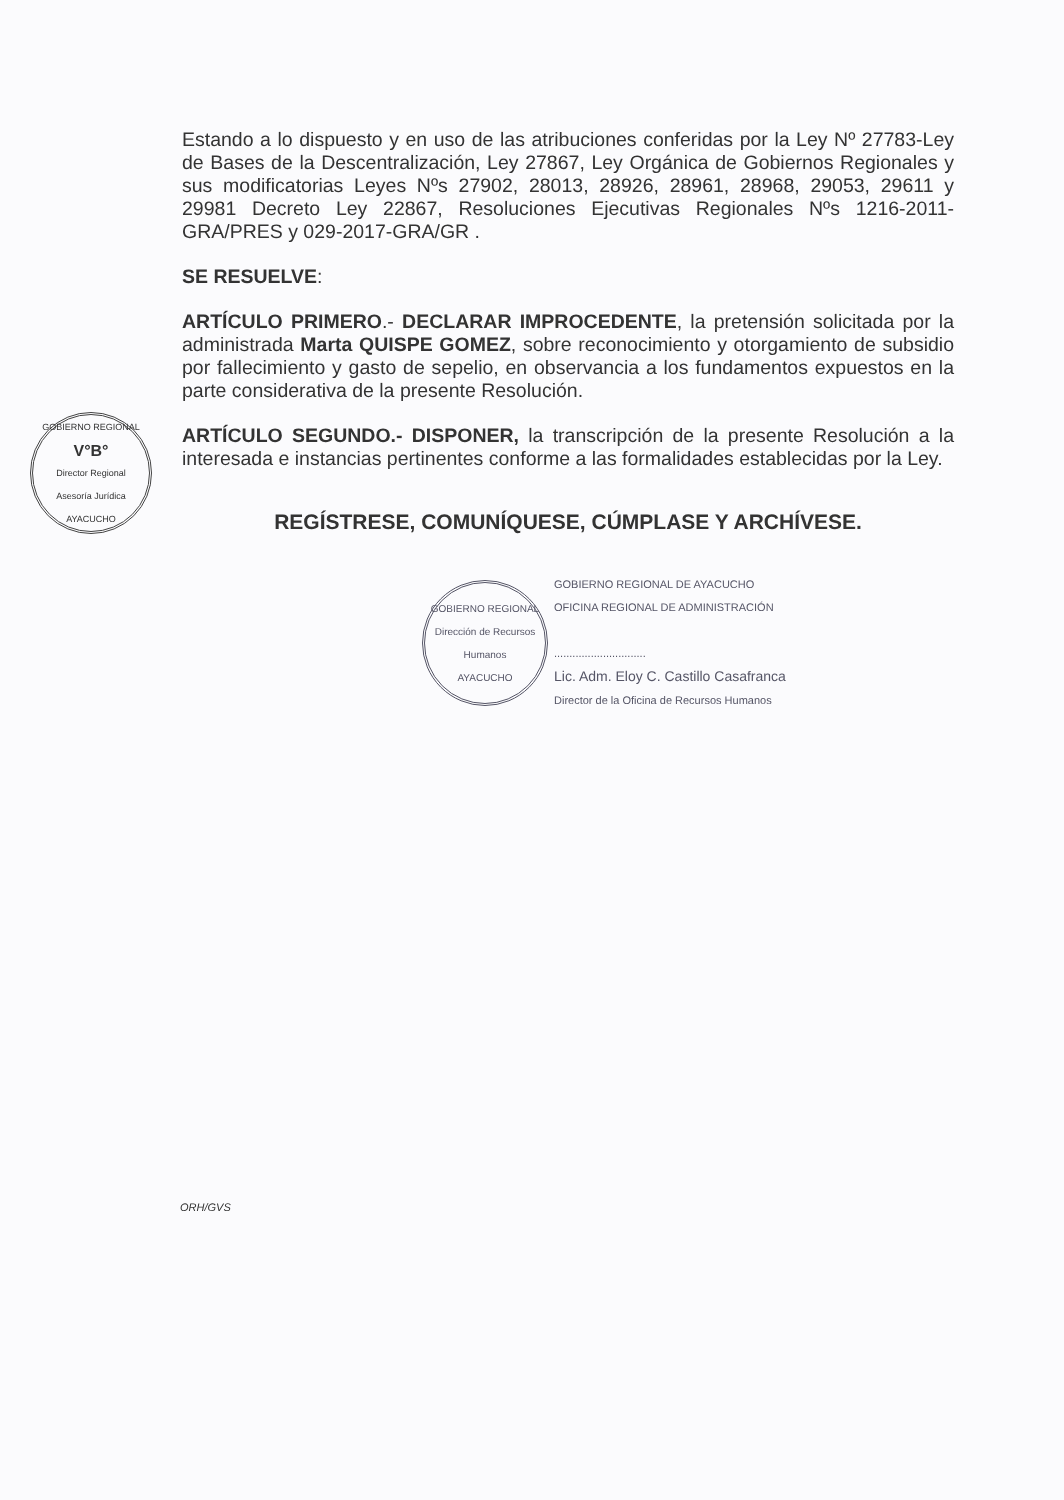GOBIERNO REGIONAL
V°B°
Director Regional
Asesoría Jurídica
AYACUCHO
Estando a lo dispuesto y en uso de las atribuciones conferidas por la Ley Nº 27783-Ley de Bases de la Descentralización, Ley 27867, Ley Orgánica de Gobiernos Regionales y sus modificatorias Leyes Nºs 27902, 28013, 28926, 28961, 28968, 29053, 29611 y 29981 Decreto Ley 22867, Resoluciones Ejecutivas Regionales Nºs 1216-2011-GRA/PRES y 029-2017-GRA/GR .
SE RESUELVE:
ARTÍCULO PRIMERO.- DECLARAR IMPROCEDENTE, la pretensión solicitada por la administrada Marta QUISPE GOMEZ, sobre reconocimiento y otorgamiento de subsidio por fallecimiento y gasto de sepelio, en observancia a los fundamentos expuestos en la parte considerativa de la presente Resolución.
ARTÍCULO SEGUNDO.- DISPONER, la transcripción de la presente Resolución a la interesada e instancias pertinentes conforme a las formalidades establecidas por la Ley.
REGÍSTRESE, COMUNÍQUESE, CÚMPLASE Y ARCHÍVESE.
GOBIERNO REGIONAL
Dirección de Recursos Humanos
AYACUCHO
GOBIERNO REGIONAL DE AYACUCHO
OFICINA REGIONAL DE ADMINISTRACIÓN
..............................
Lic. Adm. Eloy C. Castillo Casafranca
Director de la Oficina de Recursos Humanos
ORH/GVS